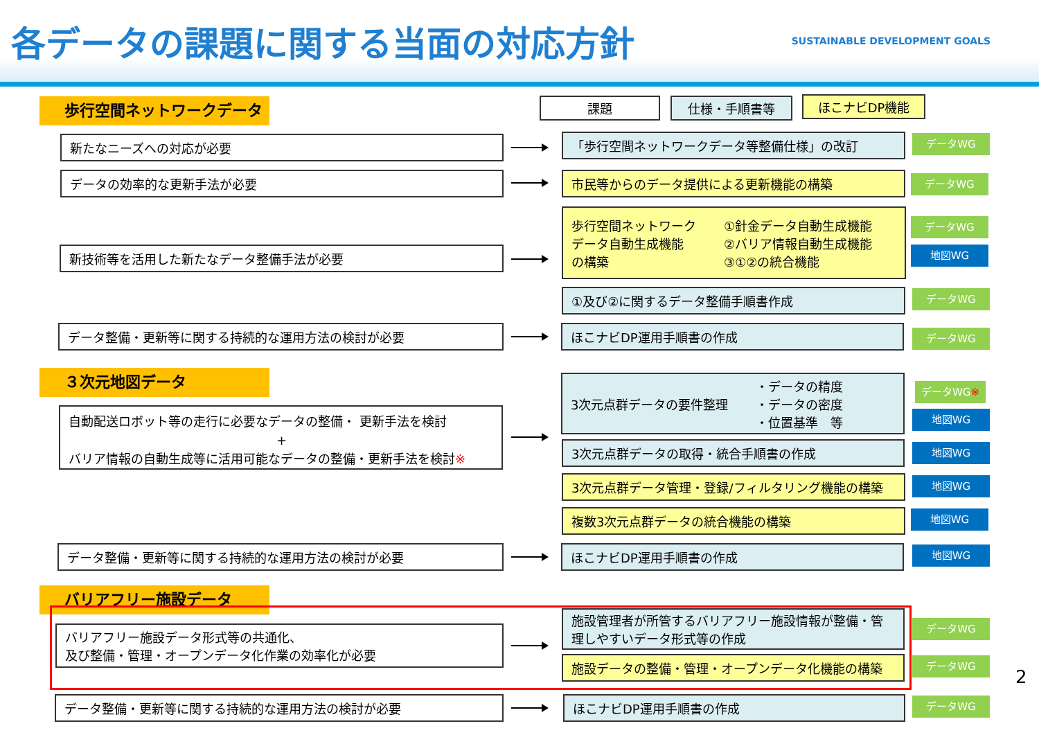各データの課題に関する当面の対応方針
SUSTAINABLE DEVELOPMENT GOALS
課題 仕様・手順書等 ほこナビDP機能
歩行空間ネットワークデータ
新たなニーズへの対応が必要 「歩行空間ネットワークデータ等整備仕様」の改訂 データWG
データの効率的な更新手法が必要 市民等からのデータ提供による更新機能の構築 データWG
新技術等を活用した新たなデータ整備手法が必要
歩行空間ネットワーク
データ自動生成機能
の構築
①針金データ自動生成機能
②バリア情報自動生成機能
③①②の統合機能
データWG
地図WG
①及び②に関するデータ整備手順書作成 データWG
データ整備・更新等に関する持続的な運用方法の検討が必要 ほこナビDP運用手順書の作成 データWG
３次元地図データ
自動配送ロボット等の走行に必要なデータの整備・ 更新手法を検討
+
バリア情報の自動生成等に活用可能なデータの整備・更新手法を検討※
3次元点群データの要件整理
・データの精度
・データの密度
・位置基準　等
データWG※
地図WG
3次元点群データの取得・統合手順書の作成 地図WG
3次元点群データ管理・登録/フィルタリング機能の構築 地図WG
複数3次元点群データの統合機能の構築 地図WG
データ整備・更新等に関する持続的な運用方法の検討が必要 ほこナビDP運用手順書の作成 地図WG
バリアフリー施設データ
バリアフリー施設データ形式等の共通化、
及び整備・管理・オープンデータ化作業の効率化が必要
施設管理者が所管するバリアフリー施設情報が整備・管理しやすいデータ形式等の作成
データWG
施設データの整備・管理・オープンデータ化機能の構築 データWG
データ整備・更新等に関する持続的な運用方法の検討が必要 ほこナビDP運用手順書の作成 データWG
2